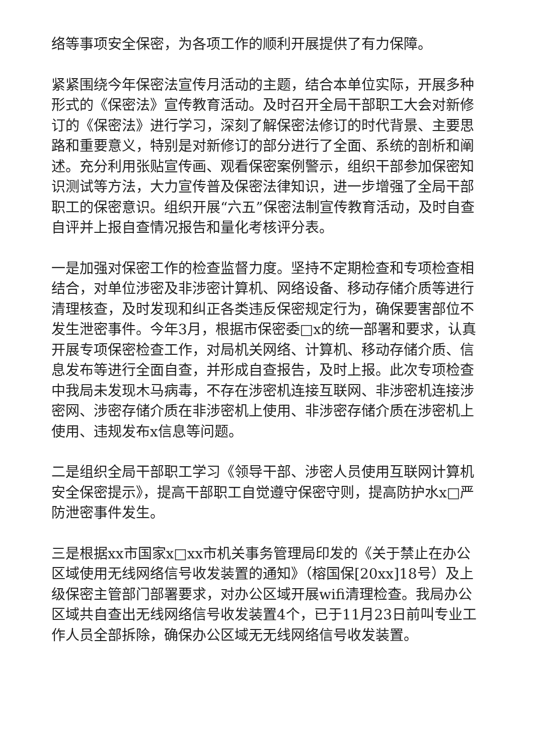络等事项安全保密，为各项工作的顺利开展提供了有力保障。
紧紧围绕今年保密法宣传月活动的主题，结合本单位实际，开展多种形式的《保密法》宣传教育活动。及时召开全局干部职工大会对新修订的《保密法》进行学习，深刻了解保密法修订的时代背景、主要思路和重要意义，特别是对新修订的部分进行了全面、系统的剖析和阐述。充分利用张贴宣传画、观看保密案例警示，组织干部参加保密知识测试等方法，大力宣传普及保密法律知识，进一步增强了全局干部职工的保密意识。组织开展“六五”保密法制宣传教育活动，及时自查自评并上报自查情况报告和量化考核评分表。
一是加强对保密工作的检查监督力度。坚持不定期检查和专项检查相结合，对单位涉密及非涉密计算机、网络设备、移动存储介质等进行清理核查，及时发现和纠正各类违反保密规定行为，确保要害部位不发生泄密事件。今年3月，根据市保密委□x的统一部署和要求，认真开展专项保密检查工作，对局机关网络、计算机、移动存储介质、信息发布等进行全面自查，并形成自查报告，及时上报。此次专项检查中我局未发现木马病毒，不存在涉密机连接互联网、非涉密机连接涉密网、涉密存储介质在非涉密机上使用、非涉密存储介质在涉密机上使用、违规发布x信息等问题。
二是组织全局干部职工学习《领导干部、涉密人员使用互联网计算机安全保密提示》，提高干部职工自觉遵守保密守则，提高防护水x□严防泄密事件发生。
三是根据xx市国家x□xx市机关事务管理局印发的《关于禁止在办公区域使用无线网络信号收发装置的通知》（榕国保[20xx]18号）及上级保密主管部门部署要求，对办公区域开展wifi清理检查。我局办公区域共自查出无线网络信号收发装置4个，已于11月23日前叫专业工作人员全部拆除，确保办公区域无无线网络信号收发装置。